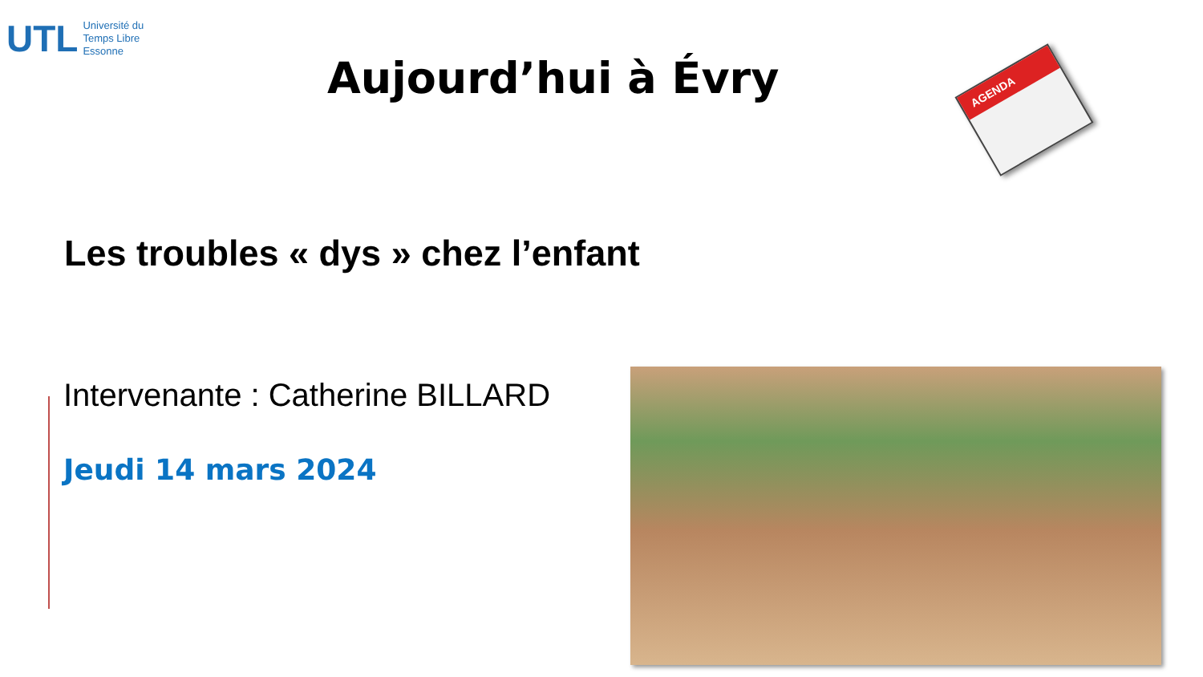UTL Université du
Temps Libre
Essonne
Aujourd’hui à Évry AGENDA
Les troubles « dys » chez l’enfant
Intervenante : Catherine BILLARD
Jeudi 14 mars 2024